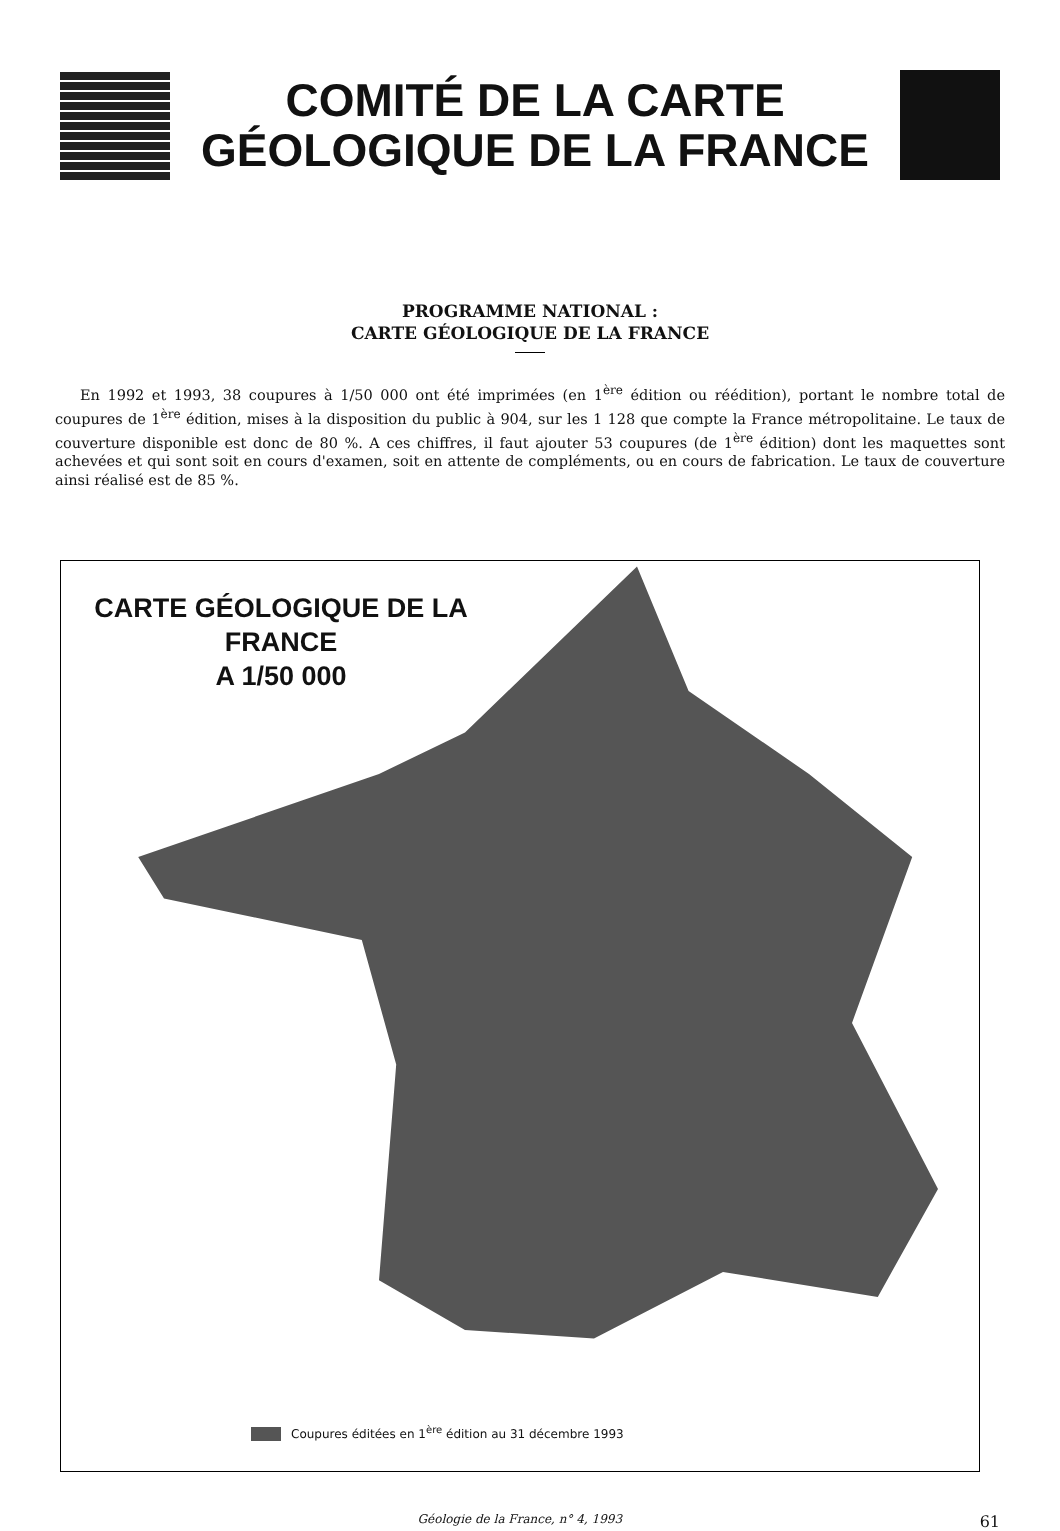COMITÉ DE LA CARTE
GÉOLOGIQUE DE LA FRANCE
PROGRAMME NATIONAL :
CARTE GÉOLOGIQUE DE LA FRANCE
En 1992 et 1993, 38 coupures à 1/50 000 ont été imprimées (en 1<sup>ère</sup> édition ou réédition), portant le nombre total de coupures de 1<sup>ère</sup> édition, mises à la disposition du public à 904, sur les 1 128 que compte la France métropolitaine. Le taux de couverture disponible est donc de 80 %. A ces chiffres, il faut ajouter 53 coupures (de 1<sup>ère</sup> édition) dont les maquettes sont achevées et qui sont soit en cours d'examen, soit en attente de compléments, ou en cours de fabrication. Le taux de couverture ainsi réalisé est de 85 %.
CARTE GÉOLOGIQUE DE LA FRANCE
A 1/50 000
Coupures éditées en 1<sup>ère</sup> édition au 31 décembre 1993
Géologie de la France, n° 4, 1993
61